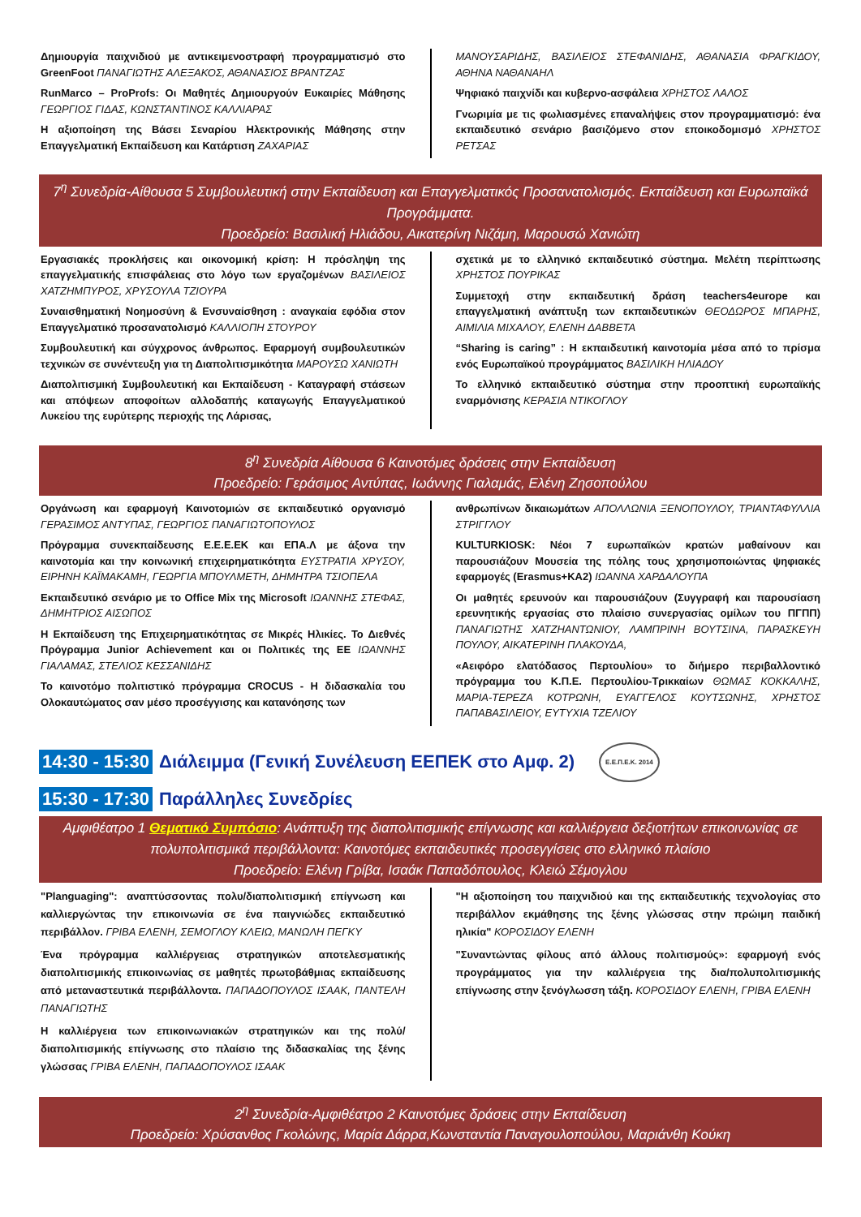Δημιουργία παιχνιδιού με αντικειμενοστραφή προγραμματισμό στο GreenFoot ΠΑΝΑΓΙΩΤΗΣ ΑΛΕΞΑΚΟΣ, ΑΘΑΝΑΣΙΟΣ ΒΡΑΝΤΖΑΣ
RunMarco – ProProfs: Οι Μαθητές Δημιουργούν Ευκαιρίες Μάθησης ΓΕΩΡΓΙΟΣ ΓΙΔΑΣ, ΚΩΝΣΤΑΝΤΙΝΟΣ ΚΑΛΛΙΑΡΑΣ
Η αξιοποίηση της Βάσει Σεναρίου Ηλεκτρονικής Μάθησης στην Επαγγελματική Εκπαίδευση και Κατάρτιση ΖΑΧΑΡΙΑΣ
ΜΑΝΟΥΣΑΡΙΔΗΣ, ΒΑΣΙΛΕΙΟΣ ΣΤΕΦΑΝΙΔΗΣ, ΑΘΑΝΑΣΙΑ ΦΡΑΓΚΙΔΟΥ, ΑΘΗΝΑ ΝΑΘΑΝΑΗΛ
Ψηφιακό παιχνίδι και κυβερνο-ασφάλεια ΧΡΗΣΤΟΣ ΛΑΛΟΣ
Γνωριμία με τις φωλιασμένες επαναλήψεις στον προγραμματισμό: ένα εκπαιδευτικό σενάριο βασιζόμενο στον εποικοδομισμό ΧΡΗΣΤΟΣ ΡΕΤΣΑΣ
7<sup>η</sup> Συνεδρία-Αίθουσα 5 Συμβουλευτική στην Εκπαίδευση και Επαγγελματικός Προσανατολισμός. Εκπαίδευση και Ευρωπαϊκά Προγράμματα.
Προεδρείο: Βασιλική Ηλιάδου, Αικατερίνη Νιζάμη, Μαρουσώ Χανιώτη
Εργασιακές προκλήσεις και οικονομική κρίση: Η πρόσληψη της επαγγελματικής επισφάλειας στο λόγο των εργαζομένων ΒΑΣΙΛΕΙΟΣ ΧΑΤΖΗΜΠΥΡΟΣ, ΧΡΥΣΟΥΛΑ ΤΖΙΟΥΡΑ
Συναισθηματική Νοημοσύνη & Ενσυναίσθηση : αναγκαία εφόδια στον Επαγγελματικό προσανατολισμό ΚΑΛΛΙΟΠΗ ΣΤΟΥΡΟΥ
Συμβουλευτική και σύγχρονος άνθρωπος. Εφαρμογή συμβουλευτικών τεχνικών σε συνέντευξη για τη Διαπολιτισμικότητα ΜΑΡΟΥΣΩ ΧΑΝΙΩΤΗ
Διαπολιτισμική Συμβουλευτική και Εκπαίδευση - Καταγραφή στάσεων και απόψεων αποφοίτων αλλοδαπής καταγωγής Επαγγελματικού Λυκείου της ευρύτερης περιοχής της Λάρισας,
σχετικά με το ελληνικό εκπαιδευτικό σύστημα. Μελέτη περίπτωσης ΧΡΗΣΤΟΣ ΠΟΥΡΙΚΑΣ
Συμμετοχή στην εκπαιδευτική δράση teachers4europe και επαγγελματική ανάπτυξη των εκπαιδευτικών ΘΕΟΔΩΡΟΣ ΜΠΑΡΗΣ, ΑΙΜΙΛΙΑ ΜΙΧΑΛΟΥ, ΕΛΕΝΗ ΔΑΒΒΕΤΑ
“Sharing is caring” : Η εκπαιδευτική καινοτομία μέσα από το πρίσμα ενός Ευρωπαϊκού προγράμματος ΒΑΣΙΛΙΚΗ ΗΛΙΑΔΟΥ
Το ελληνικό εκπαιδευτικό σύστημα στην προοπτική ευρωπαϊκής εναρμόνισης ΚΕΡΑΣΙΑ ΝΤΙΚΟΓΛΟΥ
8<sup>η</sup> Συνεδρία Αίθουσα 6 Καινοτόμες δράσεις στην Εκπαίδευση
Προεδρείο: Γεράσιμος Αντύπας, Ιωάννης Γιαλαμάς, Ελένη Ζησοπούλου
Οργάνωση και εφαρμογή Καινοτομιών σε εκπαιδευτικό οργανισμό ΓΕΡΑΣΙΜΟΣ ΑΝΤΥΠΑΣ, ΓΕΩΡΓΙΟΣ ΠΑΝΑΓΙΩΤΟΠΟΥΛΟΣ
Πρόγραμμα συνεκπαίδευσης Ε.Ε.Ε.ΕΚ και ΕΠΑ.Λ με άξονα την καινοτομία και την κοινωνική επιχειρηματικότητα ΕΥΣΤΡΑΤΙΑ ΧΡΥΣΟΥ, ΕΙΡΗΝΗ ΚΑΪΜΑΚΑΜΗ, ΓΕΩΡΓΙΑ ΜΠΟΥΛΜΕΤΗ, ΔΗΜΗΤΡΑ ΤΣΙΟΠΕΛΑ
Εκπαιδευτικό σενάριο με το Office Mix της Microsoft ΙΩΑΝΝΗΣ ΣΤΕΦΑΣ, ΔΗΜΗΤΡΙΟΣ ΑΙΣΩΠΟΣ
Η Εκπαίδευση της Επιχειρηματικότητας σε Μικρές Ηλικίες. Το Διεθνές Πρόγραμμα Junior Achievement και οι Πολιτικές της ΕΕ ΙΩΑΝΝΗΣ ΓΙΑΛΑΜΑΣ, ΣΤΕΛΙΟΣ ΚΕΣΣΑΝΙΔΗΣ
Το καινοτόμο πολιτιστικό πρόγραμμα CROCUS - Η διδασκαλία του Ολοκαυτώματος σαν μέσο προσέγγισης και κατανόησης των
ανθρωπίνων δικαιωμάτων ΑΠΟΛΛΩΝΙΑ ΞΕΝΟΠΟΥΛΟΥ, ΤΡΙΑΝΤΑΦΥΛΛΙΑ ΣΤΡΙΓΓΛΟΥ
KULTURKIOSK: Νέοι 7 ευρωπαϊκών κρατών μαθαίνουν και παρουσιάζουν Μουσεία της πόλης τους χρησιμοποιώντας ψηφιακές εφαρμογές (Erasmus+KA2) ΙΩΑΝΝΑ ΧΑΡΔΑΛΟΥΠΑ
Οι μαθητές ερευνούν και παρουσιάζουν (Συγγραφή και παρουσίαση ερευνητικής εργασίας στο πλαίσιο συνεργασίας ομίλων του ΠΓΠΠ) ΠΑΝΑΓΙΩΤΗΣ ΧΑΤΖΗΑΝΤΩΝΙΟΥ, ΛΑΜΠΡΙΝΗ ΒΟΥΤΣΙΝΑ, ΠΑΡΑΣΚΕΥΗ ΠΟΥΛΟΥ, ΑΙΚΑΤΕΡΙΝΗ ΠΛΑΚΟΥΔΑ,
«Αειφόρο ελατόδασος Περτουλίου» το διήμερο περιβαλλοντικό πρόγραμμα του Κ.Π.Ε. Περτουλίου-Τρικκαίων ΘΩΜΑΣ ΚΟΚΚΑΛΗΣ, ΜΑΡΙΑ-ΤΕΡΕΖΑ ΚΟΤΡΩΝΗ, ΕΥΑΓΓΕΛΟΣ ΚΟΥΤΣΩΝΗΣ, ΧΡΗΣΤΟΣ ΠΑΠΑΒΑΣΙΛΕΙΟΥ, ΕΥΤΥΧΙΑ ΤΖΕΛΙΟΥ
14:30 - 15:30 Διάλειμμα (Γενική Συνέλευση ΕΕΠΕΚ στο Αμφ. 2) Ε.Ε.Π.Ε.Κ. 2014
15:30 - 17:30 Παράλληλες Συνεδρίες
Αμφιθέατρο 1 Θεματικό Συμπόσιο: Ανάπτυξη της διαπολιτισμικής επίγνωσης και καλλιέργεια δεξιοτήτων επικοινωνίας σε πολυπολιτισμικά περιβάλλοντα: Καινοτόμες εκπαιδευτικές προσεγγίσεις στο ελληνικό πλαίσιο
Προεδρείο: Ελένη Γρίβα, Ισαάκ Παπαδόπουλος, Κλειώ Σέμογλου
"Planguaging": αναπτύσσοντας πολυ/διαπολιτισμική επίγνωση και καλλιεργώντας την επικοινωνία σε ένα παιγνιώδες εκπαιδευτικό περιβάλλον. ΓΡΙΒΑ ΕΛΕΝΗ, ΣΕΜΟΓΛΟΥ ΚΛΕΙΩ, ΜΑΝΩΛΗ ΠΕΓΚΥ
Ένα πρόγραμμα καλλιέργειας στρατηγικών αποτελεσματικής διαπολιτισμικής επικοινωνίας σε μαθητές πρωτοβάθμιας εκπαίδευσης από μεταναστευτικά περιβάλλοντα. ΠΑΠΑΔΟΠΟΥΛΟΣ ΙΣΑΑΚ, ΠΑΝΤΕΛΗ ΠΑΝΑΓΙΩΤΗΣ
Η καλλιέργεια των επικοινωνιακών στρατηγικών και της πολύ/διαπολιτισμικής επίγνωσης στο πλαίσιο της διδασκαλίας της ξένης γλώσσας ΓΡΙΒΑ ΕΛΕΝΗ, ΠΑΠΑΔΟΠΟΥΛΟΣ ΙΣΑΑΚ
"Η αξιοποίηση του παιχνιδιού και της εκπαιδευτικής τεχνολογίας στο περιβάλλον εκμάθησης της ξένης γλώσσας στην πρώιμη παιδική ηλικία" ΚΟΡΟΣΙΔΟΥ ΕΛΕΝΗ
"Συναντώντας φίλους από άλλους πολιτισμούς»: εφαρμογή ενός προγράμματος για την καλλιέργεια της δια/πολυπολιτισμικής επίγνωσης στην ξενόγλωσση τάξη. ΚΟΡΟΣΙΔΟΥ ΕΛΕΝΗ, ΓΡΙΒΑ ΕΛΕΝΗ
2<sup>η</sup> Συνεδρία-Αμφιθέατρο 2 Καινοτόμες δράσεις στην Εκπαίδευση
Προεδρείο: Χρύσανθος Γκολώνης, Μαρία Δάρρα,Κωνσταντία Παναγουλοπούλου, Μαριάνθη Κούκη